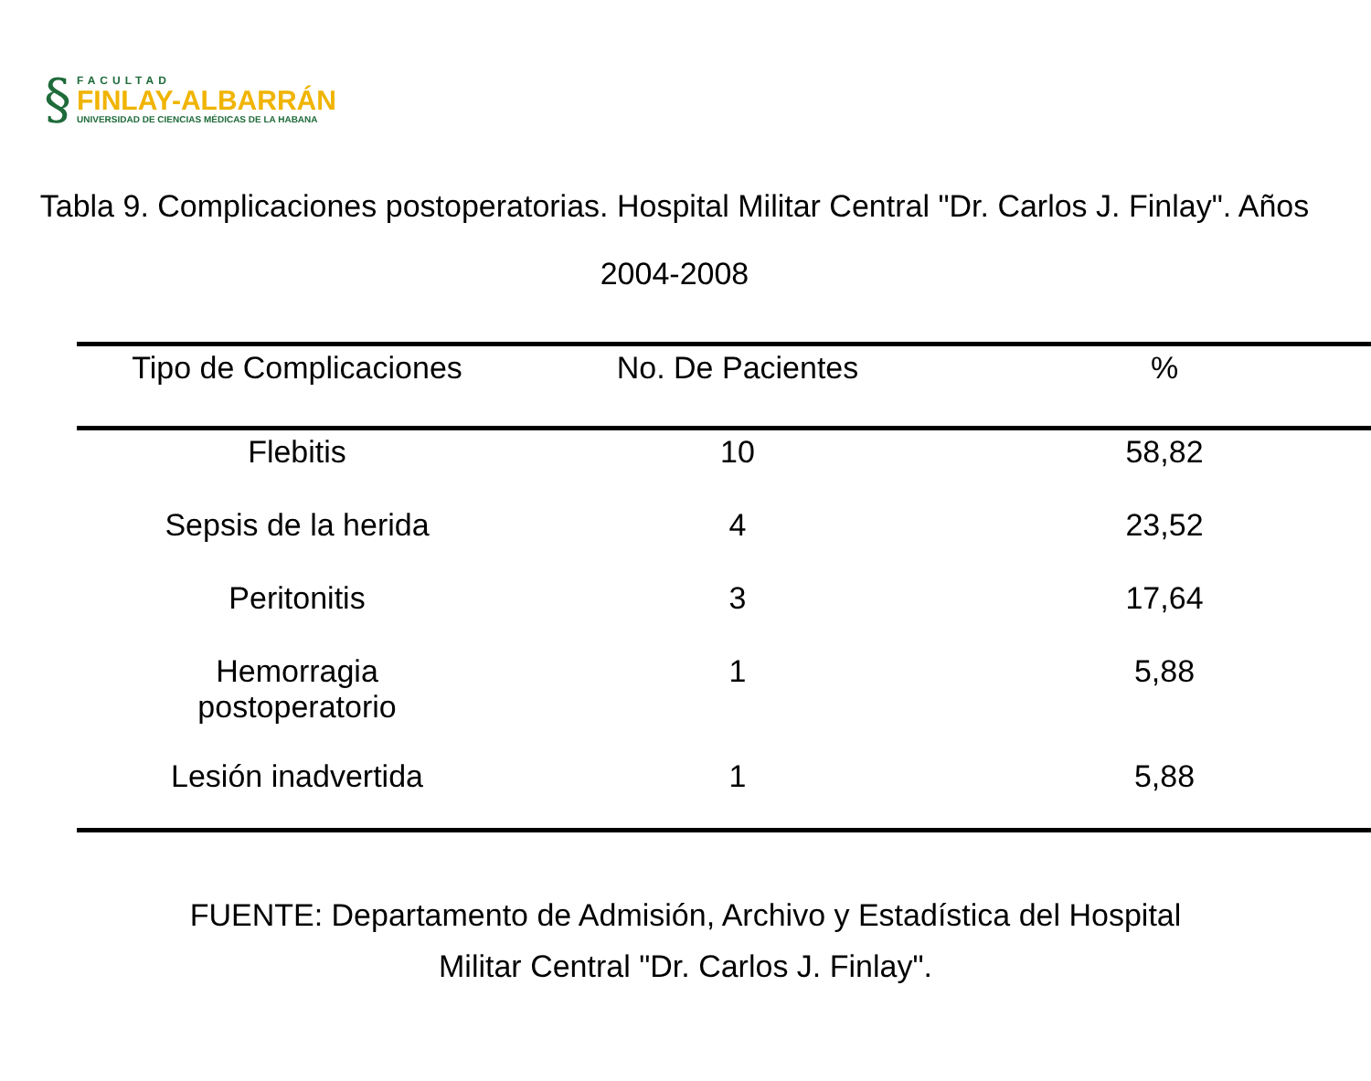§
FACULTAD
FINLAY-ALBARRÁN
UNIVERSIDAD DE CIENCIAS MÉDICAS DE LA HABANA
Tabla 9. Complicaciones postoperatorias. Hospital Militar Central "Dr. Carlos J. Finlay". Años 2004-2008
| Tipo de Complicaciones | No. De Pacientes | % |
| --- | --- | --- |
| Flebitis | 10 | 58,82 |
| Sepsis de la herida | 4 | 23,52 |
| Peritonitis | 3 | 17,64 |
| Hemorragia postoperatorio | 1 | 5,88 |
| Lesión inadvertida | 1 | 5,88 |
FUENTE: Departamento de Admisión, Archivo y Estadística del Hospital
Militar Central "Dr. Carlos J. Finlay".